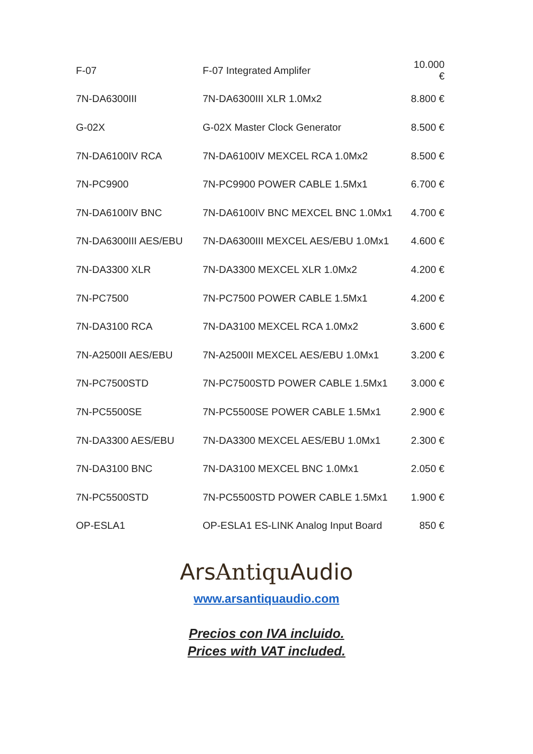| F-07 | F-07 Integrated Amplifer | 10.000 € |
| 7N-DA6300III | 7N-DA6300III XLR 1.0Mx2 | 8.800 € |
| G-02X | G-02X Master Clock Generator | 8.500 € |
| 7N-DA6100IV RCA | 7N-DA6100IV MEXCEL RCA 1.0Mx2 | 8.500 € |
| 7N-PC9900 | 7N-PC9900 POWER CABLE 1.5Mx1 | 6.700 € |
| 7N-DA6100IV BNC | 7N-DA6100IV BNC MEXCEL BNC 1.0Mx1 | 4.700 € |
| 7N-DA6300III AES/EBU | 7N-DA6300III MEXCEL AES/EBU 1.0Mx1 | 4.600 € |
| 7N-DA3300 XLR | 7N-DA3300 MEXCEL XLR 1.0Mx2 | 4.200 € |
| 7N-PC7500 | 7N-PC7500 POWER CABLE 1.5Mx1 | 4.200 € |
| 7N-DA3100 RCA | 7N-DA3100 MEXCEL RCA 1.0Mx2 | 3.600 € |
| 7N-A2500II AES/EBU | 7N-A2500II MEXCEL AES/EBU 1.0Mx1 | 3.200 € |
| 7N-PC7500STD | 7N-PC7500STD POWER CABLE 1.5Mx1 | 3.000 € |
| 7N-PC5500SE | 7N-PC5500SE POWER CABLE 1.5Mx1 | 2.900 € |
| 7N-DA3300 AES/EBU | 7N-DA3300 MEXCEL AES/EBU 1.0Mx1 | 2.300 € |
| 7N-DA3100 BNC | 7N-DA3100 MEXCEL BNC 1.0Mx1 | 2.050 € |
| 7N-PC5500STD | 7N-PC5500STD POWER CABLE 1.5Mx1 | 1.900 € |
| OP-ESLA1 | OP-ESLA1 ES-LINK Analog Input Board | 850 € |
ArsAntiqu Audio
www.arsantiquaudio.com
Precios con IVA incluido.
Prices with VAT included.